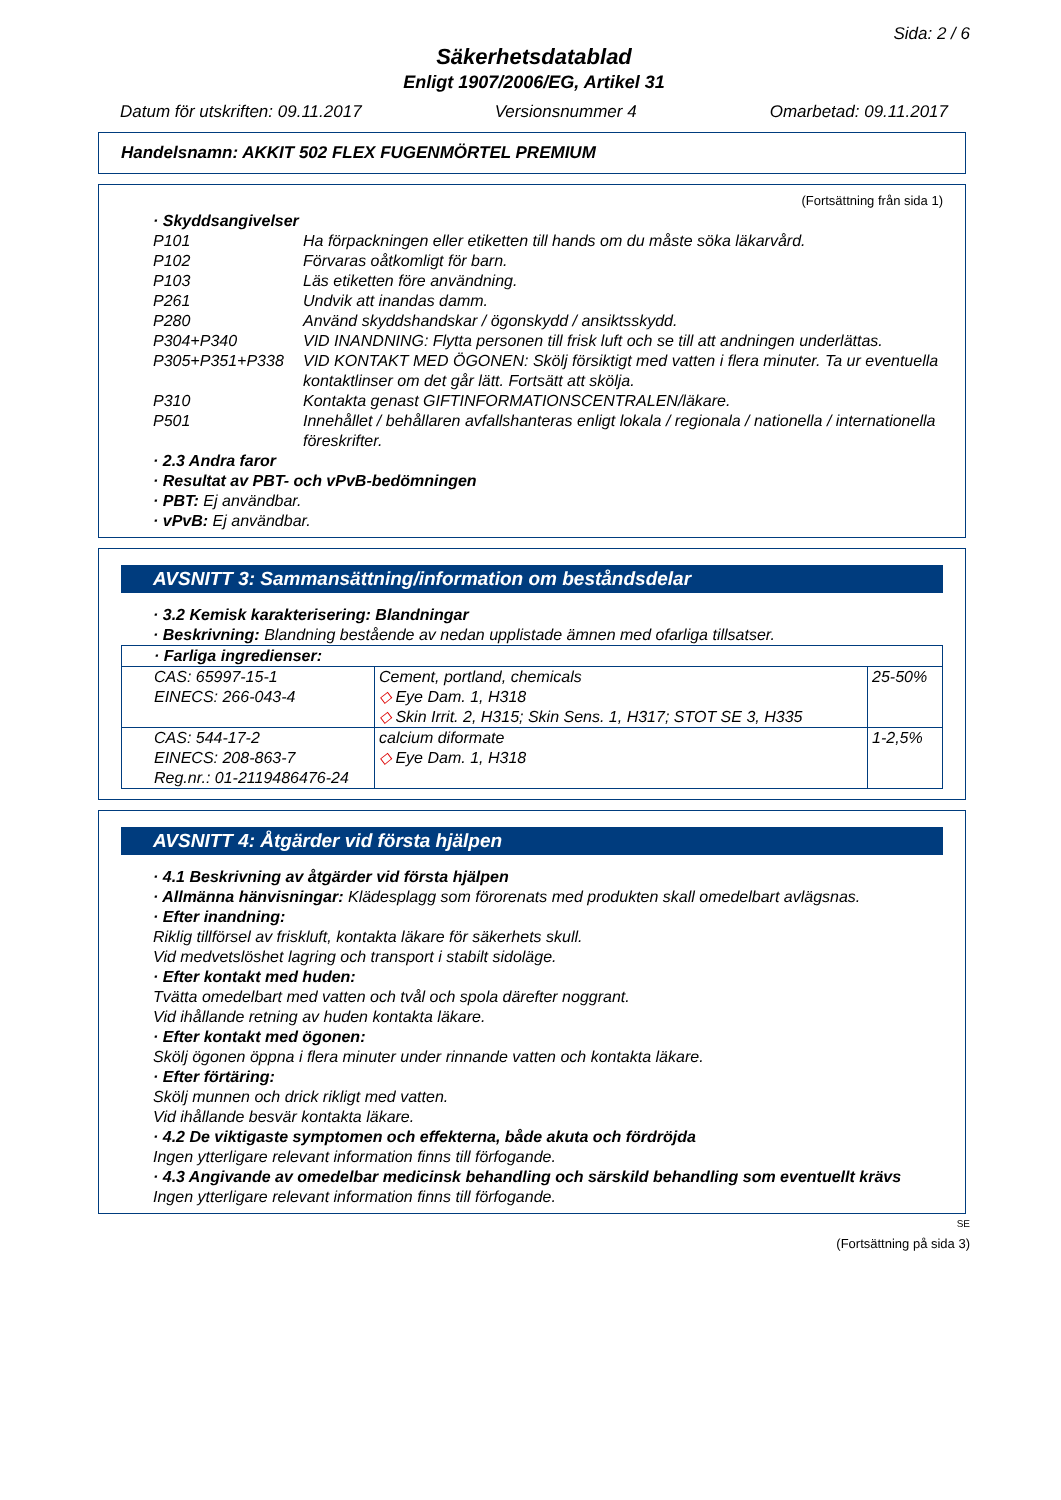Sida: 2 / 6
Säkerhetsdatablad
Enligt 1907/2006/EG, Artikel 31
Datum för utskriften: 09.11.2017 Versionsnummer 4 Omarbetad: 09.11.2017
Handelsnamn: AKKIT 502 FLEX FUGENMÖRTEL PREMIUM
(Fortsättning från sida 1)
· Skyddsangivelser
| P101 | Ha förpackningen eller etiketten till hands om du måste söka läkarvård. |
| P102 | Förvaras oåtkomligt för barn. |
| P103 | Läs etiketten före användning. |
| P261 | Undvik att inandas damm. |
| P280 | Använd skyddshandskar / ögonskydd / ansiktsskydd. |
| P304+P340 | VID INANDNING: Flytta personen till frisk luft och se till att andningen underlättas. |
| P305+P351+P338 | VID KONTAKT MED ÖGONEN: Skölj försiktigt med vatten i flera minuter. Ta ur eventuella kontaktlinser om det går lätt. Fortsätt att skölja. |
| P310 | Kontakta genast GIFTINFORMATIONSCENTRALEN/läkare. |
| P501 | Innehållet / behållaren avfallshanteras enligt lokala / regionala / nationella / internationella föreskrifter. |
· 2.3 Andra faror
· Resultat av PBT- och vPvB-bedömningen
· PBT: Ej användbar.
· vPvB: Ej användbar.
AVSNITT 3: Sammansättning/information om beståndsdelar
· 3.2 Kemisk karakterisering: Blandningar
· Beskrivning: Blandning bestående av nedan upplistade ämnen med ofarliga tillsatser.
| · Farliga ingredienser: | | |
| CAS: 65997-15-1 EINECS: 266-043-4 | Cement, portland, chemicals ◇ Eye Dam. 1, H318 ◇ Skin Irrit. 2, H315; Skin Sens. 1, H317; STOT SE 3, H335 | 25-50% |
| CAS: 544-17-2 EINECS: 208-863-7 Reg.nr.: 01-2119486476-24 | calcium diformate ◇ Eye Dam. 1, H318 | 1-2,5% |
AVSNITT 4: Åtgärder vid första hjälpen
· 4.1 Beskrivning av åtgärder vid första hjälpen
· Allmänna hänvisningar: Klädesplagg som förorenats med produkten skall omedelbart avlägsnas.
· Efter inandning:
Riklig tillförsel av friskluft, kontakta läkare för säkerhets skull.
Vid medvetslöshet lagring och transport i stabilt sidoläge.
· Efter kontakt med huden:
Tvätta omedelbart med vatten och tvål och spola därefter noggrant.
Vid ihållande retning av huden kontakta läkare.
· Efter kontakt med ögonen:
Skölj ögonen öppna i flera minuter under rinnande vatten och kontakta läkare.
· Efter förtäring:
Skölj munnen och drick rikligt med vatten.
Vid ihållande besvär kontakta läkare.
· 4.2 De viktigaste symptomen och effekterna, både akuta och fördröjda
Ingen ytterligare relevant information finns till förfogande.
· 4.3 Angivande av omedelbar medicinsk behandling och särskild behandling som eventuellt krävs
Ingen ytterligare relevant information finns till förfogande.
SE
(Fortsättning på sida 3)